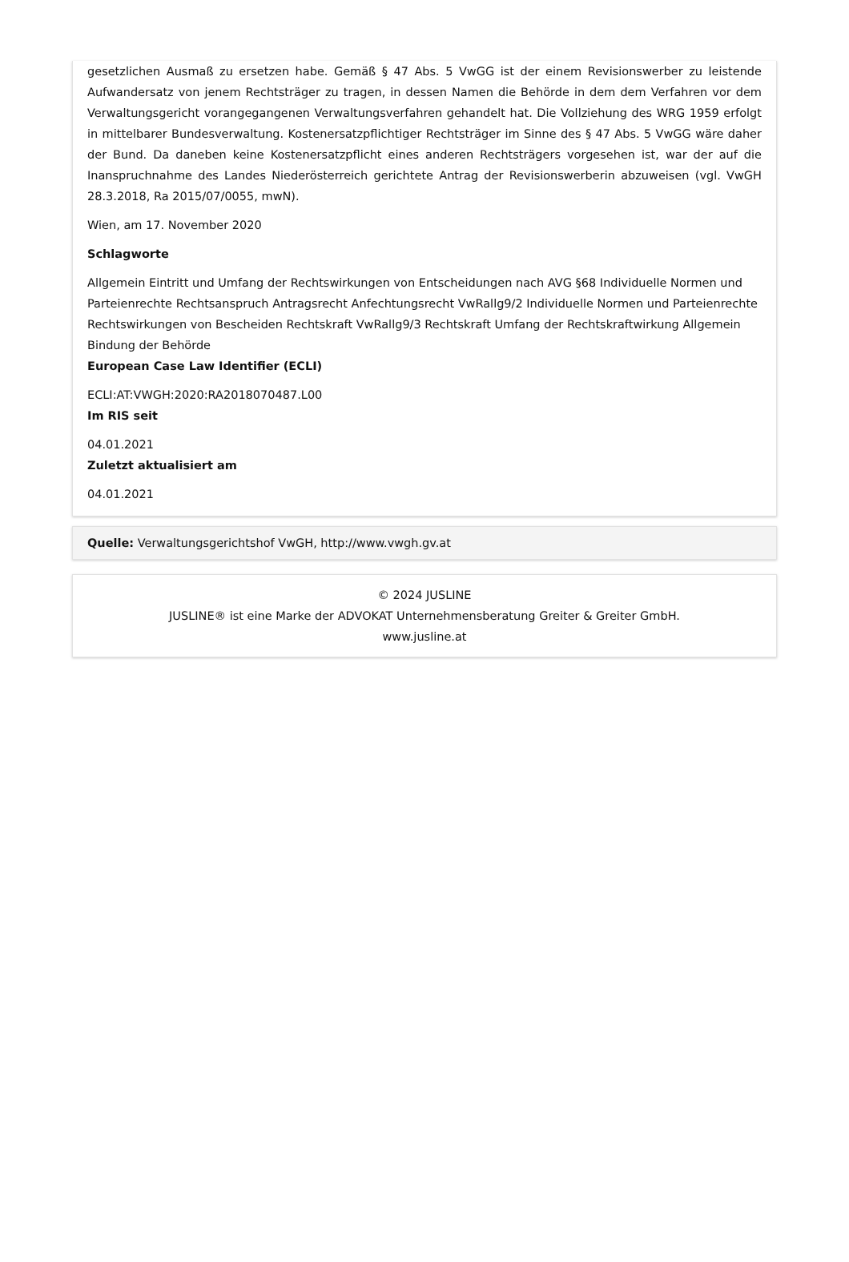gesetzlichen Ausmaß zu ersetzen habe. Gemäß § 47 Abs. 5 VwGG ist der einem Revisionswerber zu leistende Aufwandersatz von jenem Rechtsträger zu tragen, in dessen Namen die Behörde in dem dem Verfahren vor dem Verwaltungsgericht vorangegangenen Verwaltungsverfahren gehandelt hat. Die Vollziehung des WRG 1959 erfolgt in mittelbarer Bundesverwaltung. Kostenersatzpflichtiger Rechtsträger im Sinne des § 47 Abs. 5 VwGG wäre daher der Bund. Da daneben keine Kostenersatzpflicht eines anderen Rechtsträgers vorgesehen ist, war der auf die Inanspruchnahme des Landes Niederösterreich gerichtete Antrag der Revisionswerberin abzuweisen (vgl. VwGH 28.3.2018, Ra 2015/07/0055, mwN).
Wien, am 17. November 2020
Schlagworte
Allgemein Eintritt und Umfang der Rechtswirkungen von Entscheidungen nach AVG §68 Individuelle Normen und Parteienrechte Rechtsanspruch Antragsrecht Anfechtungsrecht VwRallg9/2 Individuelle Normen und Parteienrechte Rechtswirkungen von Bescheiden Rechtskraft VwRallg9/3 Rechtskraft Umfang der Rechtskraftwirkung Allgemein Bindung der Behörde
European Case Law Identifier (ECLI)
ECLI:AT:VWGH:2020:RA2018070487.L00
Im RIS seit
04.01.2021
Zuletzt aktualisiert am
04.01.2021
Quelle: Verwaltungsgerichtshof VwGH, http://www.vwgh.gv.at
© 2024 JUSLINE
JUSLINE® ist eine Marke der ADVOKAT Unternehmensberatung Greiter & Greiter GmbH.
www.jusline.at